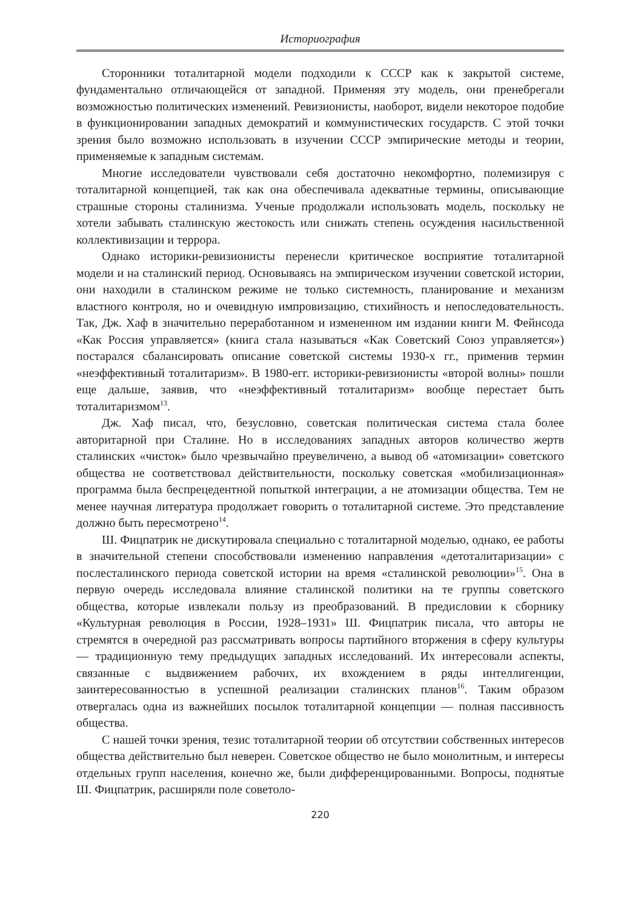Историография
Сторонники тоталитарной модели подходили к СССР как к закрытой системе, фундаментально отличающейся от западной. Применяя эту модель, они пренебрегали возможностью политических изменений. Ревизионисты, наоборот, видели некоторое подобие в функционировании западных демократий и коммунистических государств. С этой точки зрения было возможно использовать в изучении СССР эмпирические методы и теории, применяемые к западным системам.
Многие исследователи чувствовали себя достаточно некомфортно, полемизируя с тоталитарной концепцией, так как она обеспечивала адекватные термины, описывающие страшные стороны сталинизма. Ученые продолжали использовать модель, поскольку не хотели забывать сталинскую жестокость или снижать степень осуждения насильственной коллективизации и террора.
Однако историки-ревизионисты перенесли критическое восприятие тоталитарной модели и на сталинский период. Основываясь на эмпирическом изучении советской истории, они находили в сталинском режиме не только системность, планирование и механизм властного контроля, но и очевидную импровизацию, стихийность и непоследовательность. Так, Дж. Хаф в значительно переработанном и измененном им издании книги М. Фейнсода «Как Россия управляется» (книга стала называться «Как Советский Союз управляется») постарался сбалансировать описание советской системы 1930-х гг., применив термин «неэффективный тоталитаризм». В 1980-егг. историки-ревизионисты «второй волны» пошли еще дальше, заявив, что «неэффективный тоталитаризм» вообще перестает быть тоталитаризмом<sup>13</sup>.
Дж. Хаф писал, что, безусловно, советская политическая система стала более авторитарной при Сталине. Но в исследованиях западных авторов количество жертв сталинских «чисток» было чрезвычайно преувеличено, а вывод об «атомизации» советского общества не соответствовал действительности, поскольку советская «мобилизационная» программа была беспрецедентной попыткой интеграции, а не атомизации общества. Тем не менее научная литература продолжает говорить о тоталитарной системе. Это представление должно быть пересмотрено<sup>14</sup>.
Ш. Фицпатрик не дискутировала специально с тоталитарной моделью, однако, ее работы в значительной степени способствовали изменению направления «детоталитаризации» с послесталинского периода советской истории на время «сталинской революции»<sup>15</sup>. Она в первую очередь исследовала влияние сталинской политики на те группы советского общества, которые извлекали пользу из преобразований. В предисловии к сборнику «Культурная революция в России, 1928–1931» Ш. Фицпатрик писала, что авторы не стремятся в очередной раз рассматривать вопросы партийного вторжения в сферу культуры — традиционную тему предыдущих западных исследований. Их интересовали аспекты, связанные с выдвижением рабочих, их вхождением в ряды интеллигенции, заинтересованностью в успешной реализации сталинских планов<sup>16</sup>. Таким образом отвергалась одна из важнейших посылок тоталитарной концепции — полная пассивность общества.
С нашей точки зрения, тезис тоталитарной теории об отсутствии собственных интересов общества действительно был неверен. Советское общество не было монолитным, и интересы отдельных групп населения, конечно же, были дифференцированными. Вопросы, поднятые Ш. Фицпатрик, расширяли поле советоло-
220